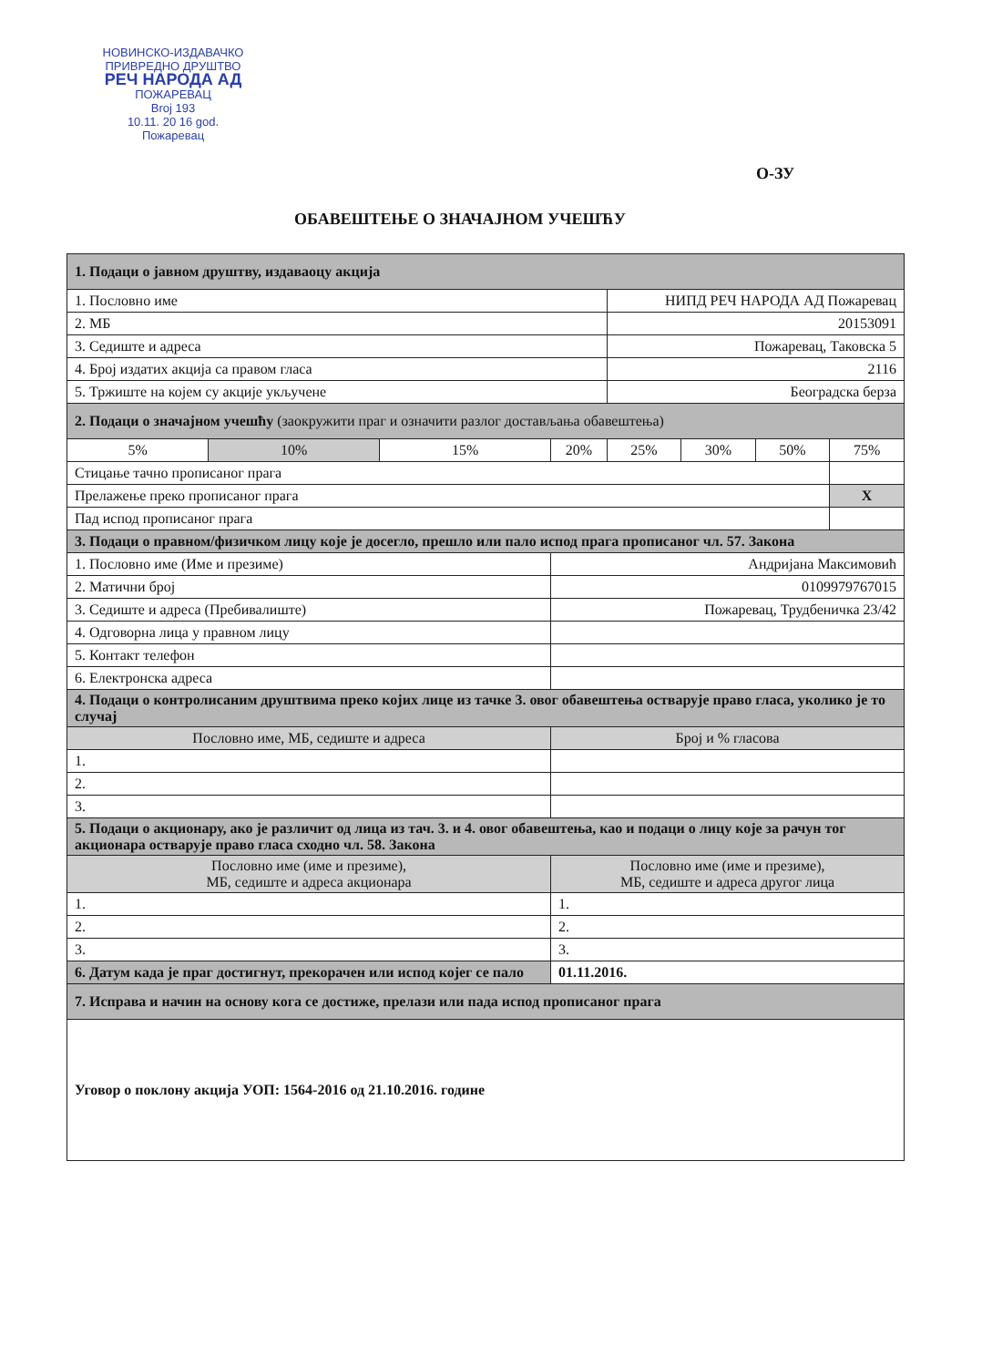НОВИНСКО-ИЗДАВАЧКО
ПРИВРЕДНО ДРУШТВО
РЕЧ НАРОДА АД
ПОЖАРЕВАЦ
Broj 193
10.11. 20 16 god.
Пожаревац
О-ЗУ
ОБАВЕШТЕЊЕ О ЗНАЧАЈНОМ УЧЕШЋУ
| 1. Подаци о јавном друштву, издаваоцу акција | | | | | | | |
| 1. Пословно име | | | | НИПД РЕЧ НАРОДА АД Пожаревац | | | |
| 2. МБ | | | | 20153091 | | | |
| 3. Седиште и адреса | | | | Пожаревац, Таковска 5 | | | |
| 4. Број издатих акција са правом гласа | | | | 2116 | | | |
| 5. Тржиште на којем су акције укључене | | | | Београдска берза | | | |
| 2. Подаци о значајном учешћу (заокружити праг и означити разлог достављања обавештења) | | | | | | | |
| 5% | 10% | 15% | 20% | 25% | 30% | 50% | 75% |
| Стицање тачно прописаног прага | | | | | | | |
| Прелажење преко прописаног прага | | | | | | | X |
| Пад испод прописаног прага | | | | | | | |
| 3. Подаци о правном/физичком лицу које је досегло, прешло или пало испод прага прописаног чл. 57. Закона | | | | | | | |
| 1. Пословно име (Име и презиме) | | | Андријана Максимовић | | | | |
| 2. Матични број | | | 0109979767015 | | | | |
| 3. Седиште и адреса (Пребивалиште) | | | Пожаревац, Трудбеничка 23/42 | | | | |
| 4. Одговорна лица у правном лицу | | | | | | | |
| 5. Контакт телефон | | | | | | | |
| 6. Електронска адреса | | | | | | | |
| 4. Подаци о контролисаним друштвима преко којих лице из тачке 3. овог обавештења остварује право гласа, уколико је то случај | | | | | | | |
| Пословно име, МБ, седиште и адреса | | | Број и % гласова | | | | |
| 1. | | | | | | | |
| 2. | | | | | | | |
| 3. | | | | | | | |
| 5. Подаци о акционару, ако је различит од лица из тач. 3. и 4. овог обавештења, као и подаци о лицу које за рачун тог акционара остварује право гласа сходно чл. 58. Закона | | | | | | | |
| Пословно име (име и презиме), МБ, седиште и адреса акционара | | | Пословно име (име и презиме), МБ, седиште и адреса другог лица | | | | |
| 1. | | | 1. | | | | |
| 2. | | | 2. | | | | |
| 3. | | | 3. | | | | |
| 6. Датум када је праг достигнут, прекорачен или испод којег се пало | | | 01.11.2016. | | | | |
| 7. Исправа и начин на основу кога се достиже, прелази или пада испод прописаног прага | | | | | | | |
| Уговор о поклону акција УОП: 1564-2016 од 21.10.2016. године | | | | | | | |